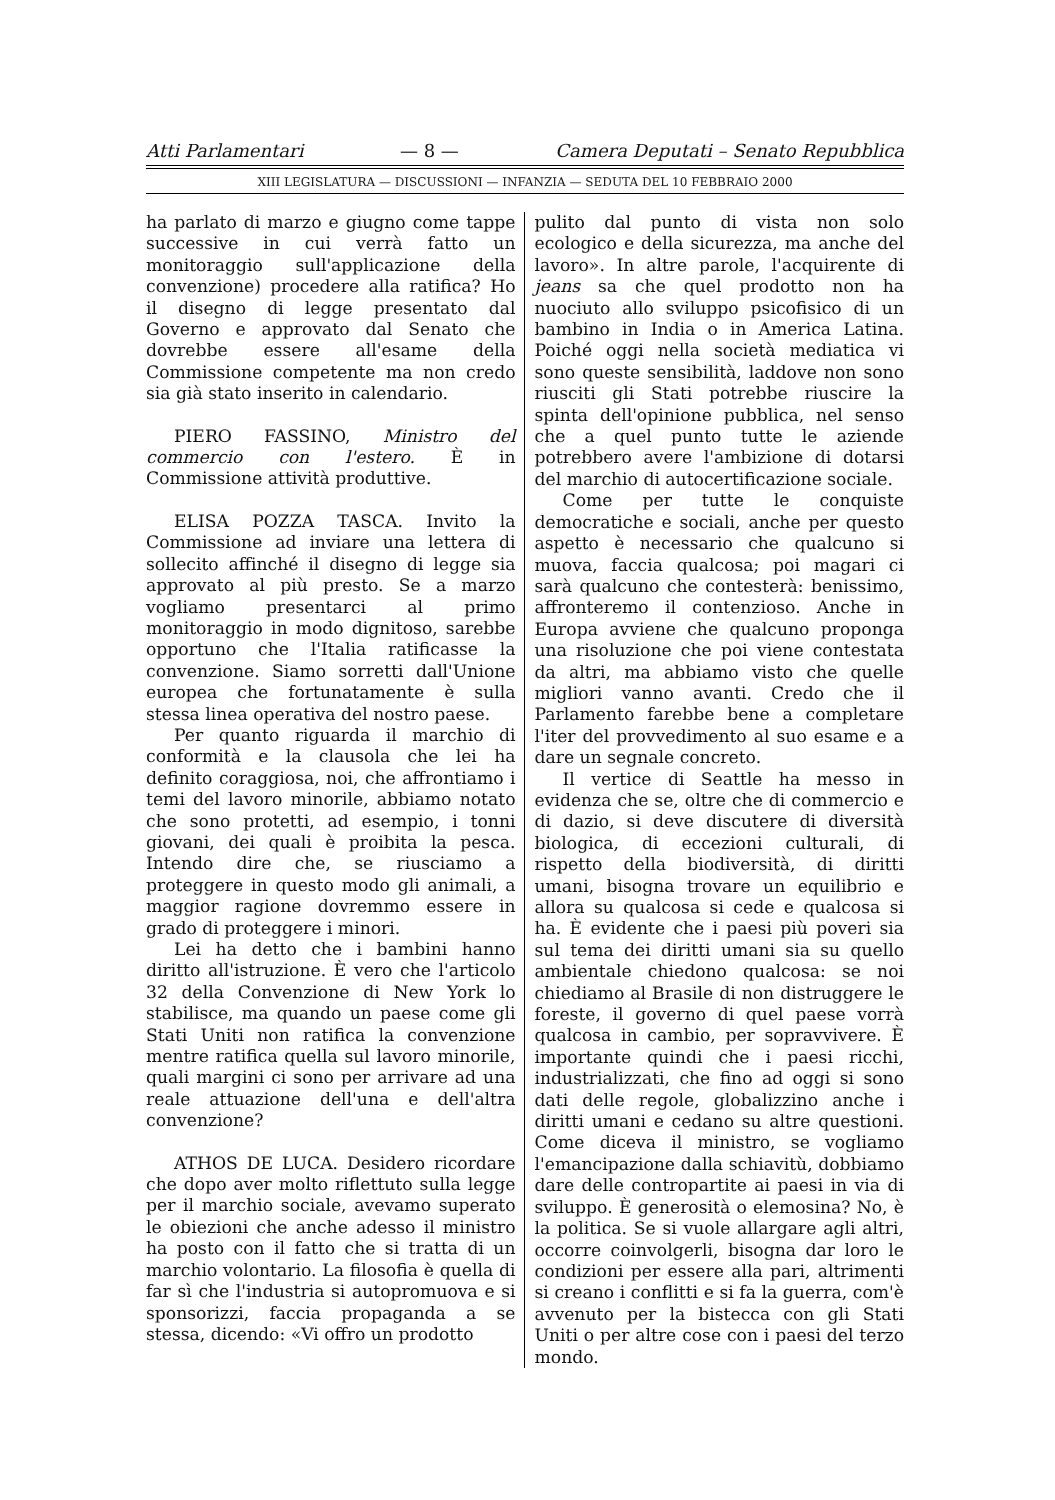Atti Parlamentari — 8 — Camera Deputati – Senato Repubblica
XIII LEGISLATURA — DISCUSSIONI — INFANZIA — SEDUTA DEL 10 FEBBRAIO 2000
ha parlato di marzo e giugno come tappe successive in cui verrà fatto un monitoraggio sull'applicazione della convenzione) procedere alla ratifica? Ho il disegno di legge presentato dal Governo e approvato dal Senato che dovrebbe essere all'esame della Commissione competente ma non credo sia già stato inserito in calendario.
PIERO FASSINO, Ministro del commercio con l'estero. È in Commissione attività produttive.
ELISA POZZA TASCA. Invito la Commissione ad inviare una lettera di sollecito affinché il disegno di legge sia approvato al più presto. Se a marzo vogliamo presentarci al primo monitoraggio in modo dignitoso, sarebbe opportuno che l'Italia ratificasse la convenzione. Siamo sorretti dall'Unione europea che fortunatamente è sulla stessa linea operativa del nostro paese.
Per quanto riguarda il marchio di conformità e la clausola che lei ha definito coraggiosa, noi, che affrontiamo i temi del lavoro minorile, abbiamo notato che sono protetti, ad esempio, i tonni giovani, dei quali è proibita la pesca. Intendo dire che, se riusciamo a proteggere in questo modo gli animali, a maggior ragione dovremmo essere in grado di proteggere i minori.
Lei ha detto che i bambini hanno diritto all'istruzione. È vero che l'articolo 32 della Convenzione di New York lo stabilisce, ma quando un paese come gli Stati Uniti non ratifica la convenzione mentre ratifica quella sul lavoro minorile, quali margini ci sono per arrivare ad una reale attuazione dell'una e dell'altra convenzione?
ATHOS DE LUCA. Desidero ricordare che dopo aver molto riflettuto sulla legge per il marchio sociale, avevamo superato le obiezioni che anche adesso il ministro ha posto con il fatto che si tratta di un marchio volontario. La filosofia è quella di far sì che l'industria si autopromuova e si sponsorizzi, faccia propaganda a se stessa, dicendo: «Vi offro un prodotto
pulito dal punto di vista non solo ecologico e della sicurezza, ma anche del lavoro». In altre parole, l'acquirente di jeans sa che quel prodotto non ha nuociuto allo sviluppo psicofisico di un bambino in India o in America Latina. Poiché oggi nella società mediatica vi sono queste sensibilità, laddove non sono riusciti gli Stati potrebbe riuscire la spinta dell'opinione pubblica, nel senso che a quel punto tutte le aziende potrebbero avere l'ambizione di dotarsi del marchio di autocertificazione sociale.
Come per tutte le conquiste democratiche e sociali, anche per questo aspetto è necessario che qualcuno si muova, faccia qualcosa; poi magari ci sarà qualcuno che contesterà: benissimo, affronteremo il contenzioso. Anche in Europa avviene che qualcuno proponga una risoluzione che poi viene contestata da altri, ma abbiamo visto che quelle migliori vanno avanti. Credo che il Parlamento farebbe bene a completare l'iter del provvedimento al suo esame e a dare un segnale concreto.
Il vertice di Seattle ha messo in evidenza che se, oltre che di commercio e di dazio, si deve discutere di diversità biologica, di eccezioni culturali, di rispetto della biodiversità, di diritti umani, bisogna trovare un equilibrio e allora su qualcosa si cede e qualcosa si ha. È evidente che i paesi più poveri sia sul tema dei diritti umani sia su quello ambientale chiedono qualcosa: se noi chiediamo al Brasile di non distruggere le foreste, il governo di quel paese vorrà qualcosa in cambio, per sopravvivere. È importante quindi che i paesi ricchi, industrializzati, che fino ad oggi si sono dati delle regole, globalizzino anche i diritti umani e cedano su altre questioni. Come diceva il ministro, se vogliamo l'emancipazione dalla schiavitù, dobbiamo dare delle contropartite ai paesi in via di sviluppo. È generosità o elemosina? No, è la politica. Se si vuole allargare agli altri, occorre coinvolgerli, bisogna dar loro le condizioni per essere alla pari, altrimenti si creano i conflitti e si fa la guerra, com'è avvenuto per la bistecca con gli Stati Uniti o per altre cose con i paesi del terzo mondo.